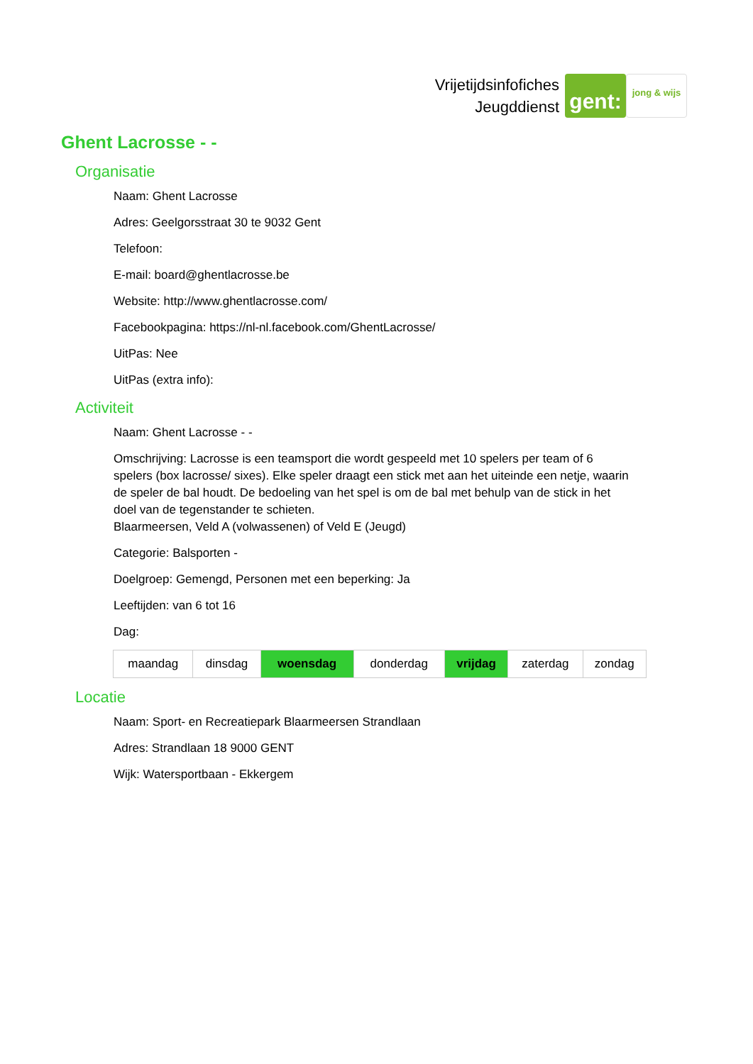Vrijetijdsinfofiches
Jeugddienst
gent:
jong & wijs
Ghent Lacrosse - -
Organisatie
Naam: Ghent Lacrosse
Adres: Geelgorsstraat 30 te 9032 Gent
Telefoon:
E-mail: board@ghentlacrosse.be
Website: http://www.ghentlacrosse.com/
Facebookpagina: https://nl-nl.facebook.com/GhentLacrosse/
UitPas: Nee
UitPas (extra info):
Activiteit
Naam: Ghent Lacrosse - -
Omschrijving: Lacrosse is een teamsport die wordt gespeeld met 10 spelers per team of 6 spelers (box lacrosse/ sixes). Elke speler draagt een stick met aan het uiteinde een netje, waarin de speler de bal houdt. De bedoeling van het spel is om de bal met behulp van de stick in het doel van de tegenstander te schieten.
Blaarmeersen, Veld A (volwassenen) of Veld E (Jeugd)
Categorie: Balsporten -
Doelgroep: Gemengd, Personen met een beperking: Ja
Leeftijden: van 6 tot 16
Dag:
| maandag | dinsdag | woensdag | donderdag | vrijdag | zaterdag | zondag |
Locatie
Naam: Sport- en Recreatiepark Blaarmeersen Strandlaan
Adres: Strandlaan 18 9000 GENT
Wijk: Watersportbaan - Ekkergem